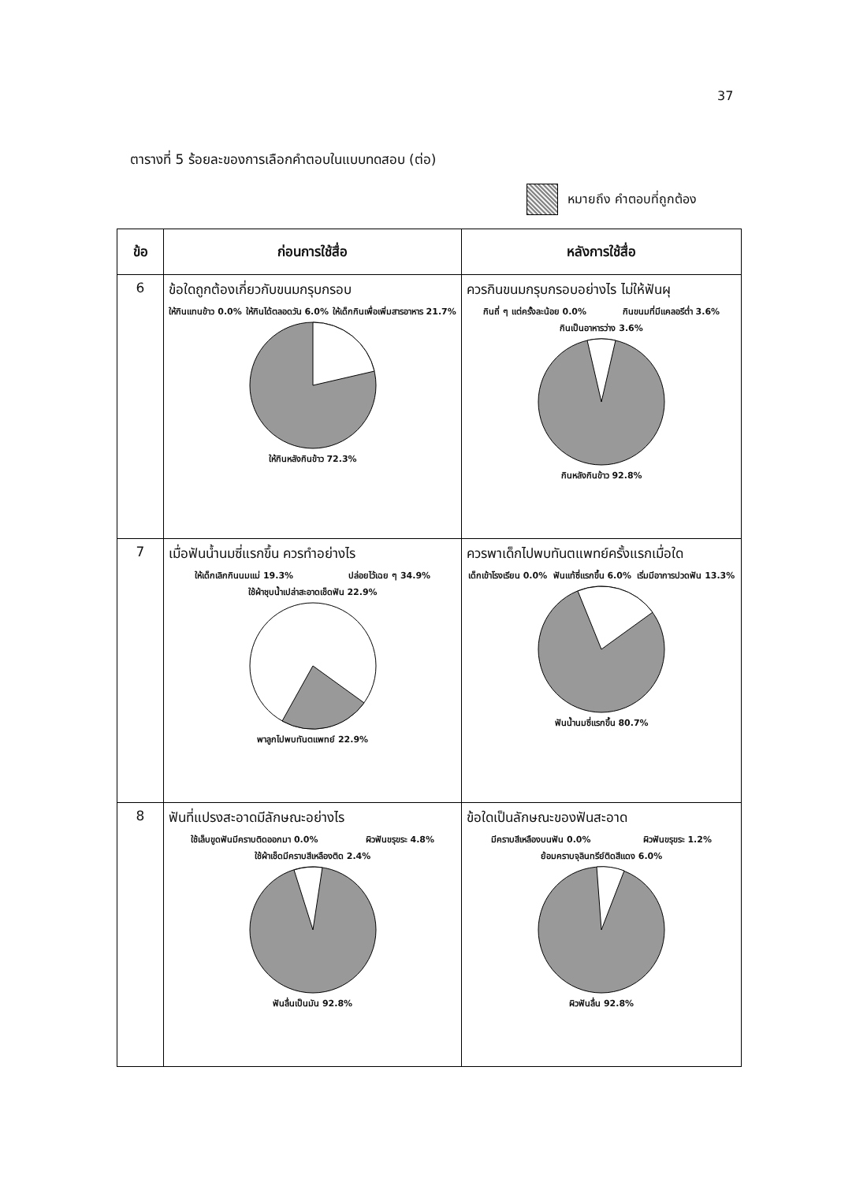37
ตารางที่ 5 ร้อยละของการเลือกคำตอบในแบบทดสอบ (ต่อ)
หมายถึง คำตอบที่ถูกต้อง
| ข้อ | ก่อนการใช้สื่อ | หลังการใช้สื่อ |
| --- | --- | --- |
| 6 | ข้อใดถูกต้องเกี่ยวกับขนมกรุบกรอบ ให้กินแทนข้าว 0.0% ให้กินได้ตลอดวัน 6.0% ให้เด็กกินเพื่อเพิ่มสารอาหาร 21.7% ให้กินหลังกินข้าว 72.3% | ควรกินขนมกรุบกรอบอย่างไร ไม่ให้ฟันผุ กินถี่ ๆ แต่ครั้งละน้อย 0.0% กินขนมที่มีแคลอรีต่ำ 3.6% กินเป็นอาหารว่าง 3.6% กินหลังกินข้าว 92.8% |
| 7 | เมื่อฟันน้ำนมซี่แรกขึ้น ควรทำอย่างไร ให้เด็กเลิกกินนมแม่ 19.3% ปล่อยไว้เฉย ๆ 34.9% ใช้ผ้าชุบน้ำเปล่าสะอาดเช็ดฟัน 22.9% พาลูกไปพบทันตแพทย์ 22.9% | ควรพาเด็กไปพบทันตแพทย์ครั้งแรกเมื่อใด เด็กเข้าโรงเรียน 0.0% ฟันแท้ซี่แรกขึ้น 6.0% เริ่มมีอาการปวดฟัน 13.3% ฟันน้ำนมซี่แรกขึ้น 80.7% |
| 8 | ฟันที่แปรงสะอาดมีลักษณะอย่างไร ใช้เล็บขูดฟันมีคราบติดออกมา 0.0% ผิวฟันขรุขระ 4.8% ใช้ผ้าเช็ดมีคราบสีเหลืองติด 2.4% ฟันลื่นเป็นมัน 92.8% | ข้อใดเป็นลักษณะของฟันสะอาด มีคราบสีเหลืองบนฟัน 0.0% ผิวฟันขรุขระ 1.2% ย้อมคราบจุลินทรีย์ติดสีแดง 6.0% ผิวฟันลื่น 92.8% |